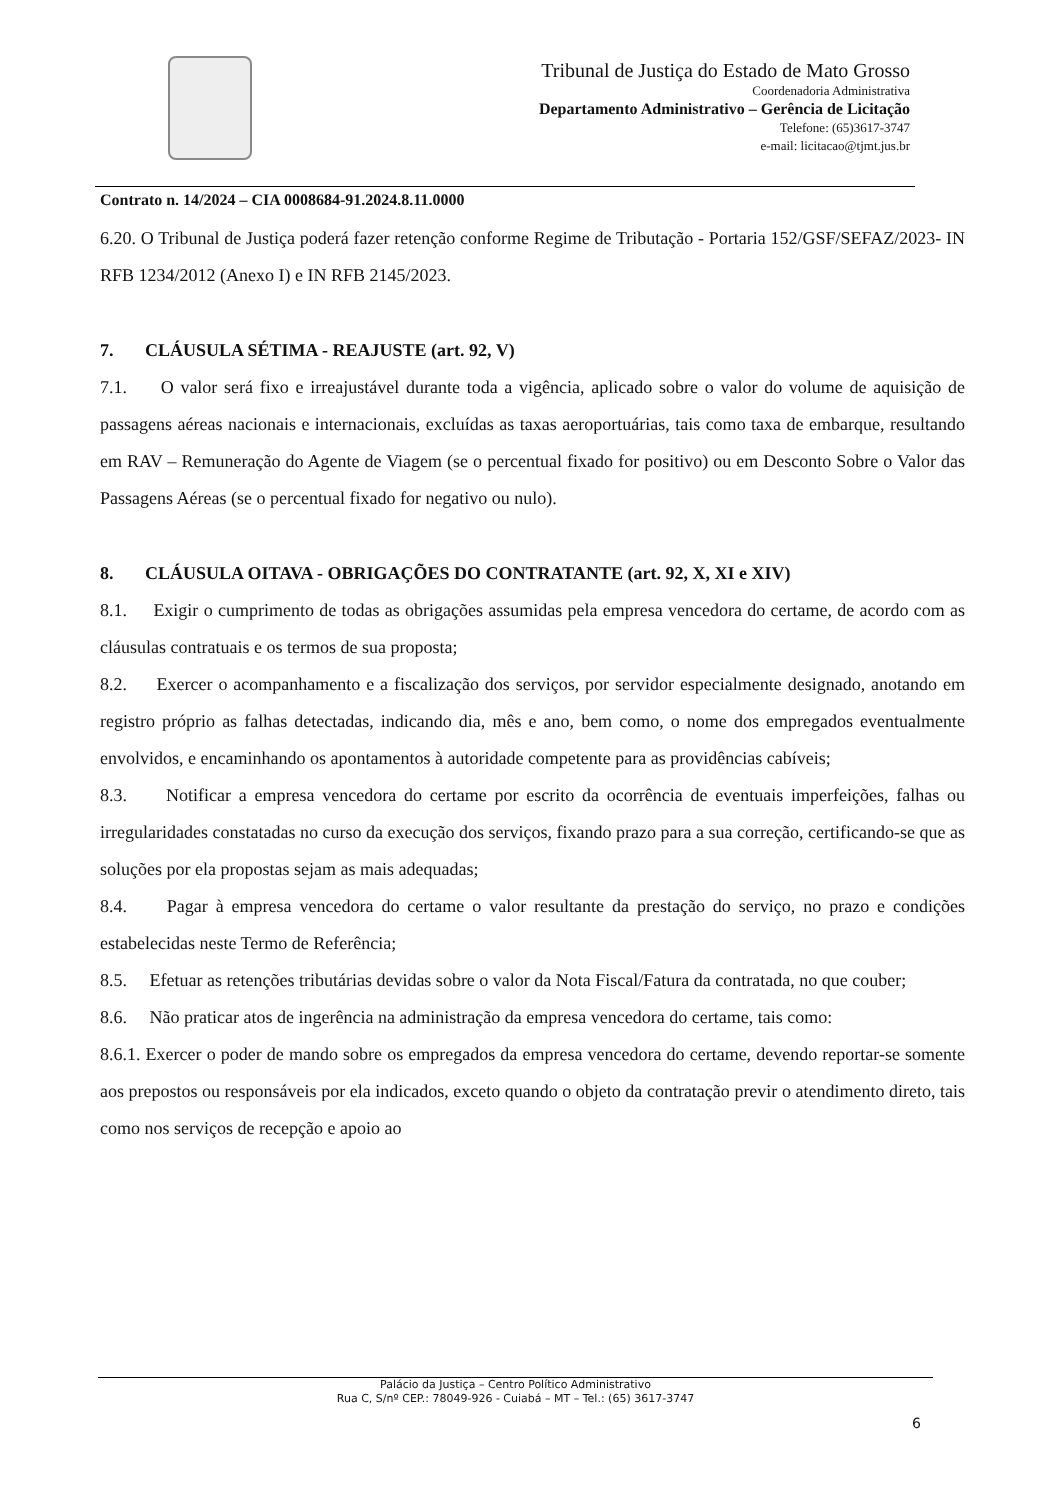Tribunal de Justiça do Estado de Mato Grosso
Coordenadoria Administrativa
Departamento Administrativo – Gerência de Licitação
Telefone: (65)3617-3747
e-mail: licitacao@tjmt.jus.br
Contrato n. 14/2024 – CIA 0008684-91.2024.8.11.0000
6.20. O Tribunal de Justiça poderá fazer retenção conforme Regime de Tributação - Portaria 152/GSF/SEFAZ/2023- IN RFB 1234/2012 (Anexo I) e IN RFB 2145/2023.
7. CLÁUSULA SÉTIMA - REAJUSTE (art. 92, V)
7.1. O valor será fixo e irreajustável durante toda a vigência, aplicado sobre o valor do volume de aquisição de passagens aéreas nacionais e internacionais, excluídas as taxas aeroportuárias, tais como taxa de embarque, resultando em RAV – Remuneração do Agente de Viagem (se o percentual fixado for positivo) ou em Desconto Sobre o Valor das Passagens Aéreas (se o percentual fixado for negativo ou nulo).
8. CLÁUSULA OITAVA - OBRIGAÇÕES DO CONTRATANTE (art. 92, X, XI e XIV)
8.1. Exigir o cumprimento de todas as obrigações assumidas pela empresa vencedora do certame, de acordo com as cláusulas contratuais e os termos de sua proposta;
8.2. Exercer o acompanhamento e a fiscalização dos serviços, por servidor especialmente designado, anotando em registro próprio as falhas detectadas, indicando dia, mês e ano, bem como, o nome dos empregados eventualmente envolvidos, e encaminhando os apontamentos à autoridade competente para as providências cabíveis;
8.3. Notificar a empresa vencedora do certame por escrito da ocorrência de eventuais imperfeições, falhas ou irregularidades constatadas no curso da execução dos serviços, fixando prazo para a sua correção, certificando-se que as soluções por ela propostas sejam as mais adequadas;
8.4. Pagar à empresa vencedora do certame o valor resultante da prestação do serviço, no prazo e condições estabelecidas neste Termo de Referência;
8.5. Efetuar as retenções tributárias devidas sobre o valor da Nota Fiscal/Fatura da contratada, no que couber;
8.6. Não praticar atos de ingerência na administração da empresa vencedora do certame, tais como:
8.6.1. Exercer o poder de mando sobre os empregados da empresa vencedora do certame, devendo reportar-se somente aos prepostos ou responsáveis por ela indicados, exceto quando o objeto da contratação previr o atendimento direto, tais como nos serviços de recepção e apoio ao
Palácio da Justiça – Centro Político Administrativo
Rua C, S/nº CEP.: 78049-926 - Cuiabá – MT – Tel.: (65) 3617-3747
6